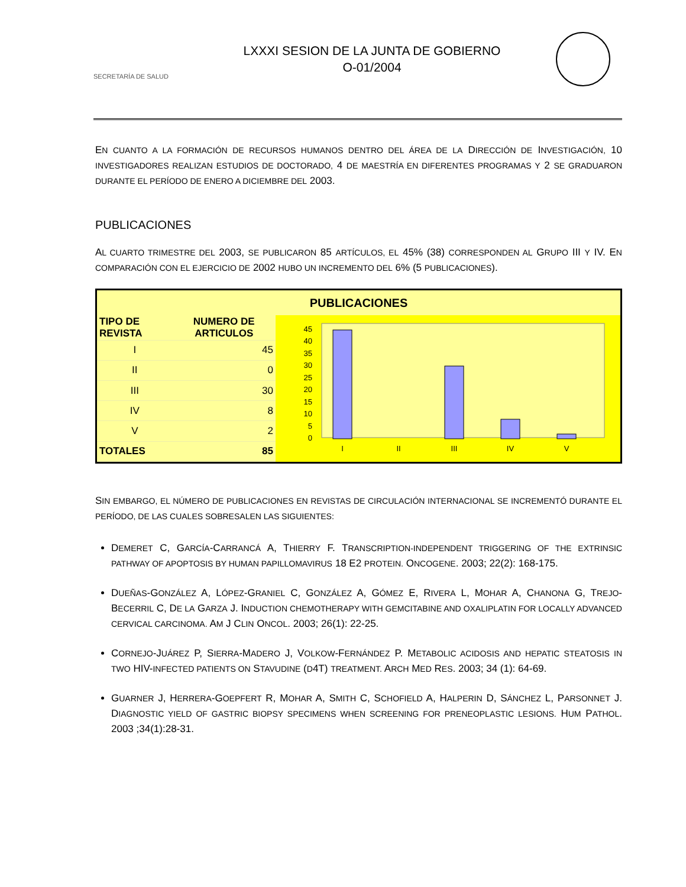SECRETARÍA DE SALUD
LXXXI SESION DE LA JUNTA DE GOBIERNO
O-01/2004
EN CUANTO A LA FORMACIÓN DE RECURSOS HUMANOS DENTRO DEL ÁREA DE LA DIRECCIÓN DE INVESTIGACIÓN, 10 INVESTIGADORES REALIZAN ESTUDIOS DE DOCTORADO, 4 DE MAESTRÍA EN DIFERENTES PROGRAMAS Y 2 SE GRADUARON DURANTE EL PERÍODO DE ENERO A DICIEMBRE DEL 2003.
PUBLICACIONES
AL CUARTO TRIMESTRE DEL 2003, SE PUBLICARON 85 ARTÍCULOS, EL 45% (38) CORRESPONDEN AL GRUPO III Y IV. EN COMPARACIÓN CON EL EJERCICIO DE 2002 HUBO UN INCREMENTO DEL 6% (5 PUBLICACIONES).
PUBLICACIONES
| TIPO DE REVISTA | NUMERO DE ARTICULOS |
| --- | --- |
| I | 45 |
| II | 0 |
| III | 30 |
| IV | 8 |
| V | 2 |
| TOTALES | 85 |
45
40
35
30
25
20
15
10
5
0
I
II
III
IV
V
SIN EMBARGO, EL NÚMERO DE PUBLICACIONES EN REVISTAS DE CIRCULACIÓN INTERNACIONAL SE INCREMENTÓ DURANTE EL PERÍODO, DE LAS CUALES SOBRESALEN LAS SIGUIENTES:
DEMERET C, GARCÍA-CARRANCÁ A, THIERRY F. TRANSCRIPTION-INDEPENDENT TRIGGERING OF THE EXTRINSIC PATHWAY OF APOPTOSIS BY HUMAN PAPILLOMAVIRUS 18 E2 PROTEIN. ONCOGENE. 2003; 22(2): 168-175.
DUEÑAS-GONZÁLEZ A, LÓPEZ-GRANIEL C, GONZÁLEZ A, GÓMEZ E, RIVERA L, MOHAR A, CHANONA G, TREJO-BECERRIL C, DE LA GARZA J. INDUCTION CHEMOTHERAPY WITH GEMCITABINE AND OXALIPLATIN FOR LOCALLY ADVANCED CERVICAL CARCINOMA. AM J CLIN ONCOL. 2003; 26(1): 22-25.
CORNEJO-JUÁREZ P, SIERRA-MADERO J, VOLKOW-FERNÁNDEZ P. METABOLIC ACIDOSIS AND HEPATIC STEATOSIS IN TWO HIV-INFECTED PATIENTS ON STAVUDINE (D4T) TREATMENT. ARCH MED RES. 2003; 34 (1): 64-69.
GUARNER J, HERRERA-GOEPFERT R, MOHAR A, SMITH C, SCHOFIELD A, HALPERIN D, SÁNCHEZ L, PARSONNET J. DIAGNOSTIC YIELD OF GASTRIC BIOPSY SPECIMENS WHEN SCREENING FOR PRENEOPLASTIC LESIONS. HUM PATHOL. 2003 ;34(1):28-31.